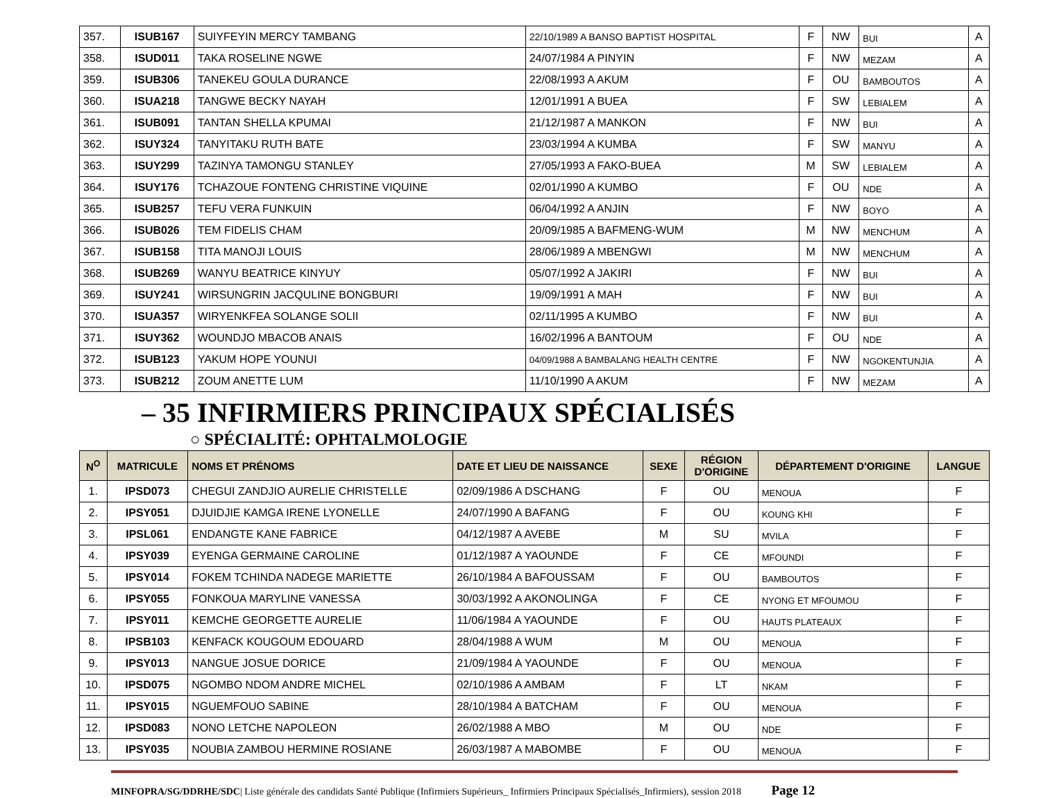| 357. | ISUB167 | SUIYFEYIN MERCY TAMBANG | 22/10/1989 A BANSO BAPTIST HOSPITAL | F | NW | BUI | A |
| 358. | ISUD011 | TAKA ROSELINE NGWE | 24/07/1984 A PINYIN | F | NW | MEZAM | A |
| 359. | ISUB306 | TANEKEU GOULA DURANCE | 22/08/1993 A AKUM | F | OU | BAMBOUTOS | A |
| 360. | ISUA218 | TANGWE BECKY NAYAH | 12/01/1991 A BUEA | F | SW | LEBIALEM | A |
| 361. | ISUB091 | TANTAN SHELLA KPUMAI | 21/12/1987 A MANKON | F | NW | BUI | A |
| 362. | ISUY324 | TANYITAKU RUTH BATE | 23/03/1994 A KUMBA | F | SW | MANYU | A |
| 363. | ISUY299 | TAZINYA TAMONGU STANLEY | 27/05/1993 A FAKO-BUEA | M | SW | LEBIALEM | A |
| 364. | ISUY176 | TCHAZOUE FONTENG CHRISTINE VIQUINE | 02/01/1990 A KUMBO | F | OU | NDE | A |
| 365. | ISUB257 | TEFU VERA FUNKUIN | 06/04/1992 A ANJIN | F | NW | BOYO | A |
| 366. | ISUB026 | TEM FIDELIS CHAM | 20/09/1985 A BAFMENG-WUM | M | NW | MENCHUM | A |
| 367. | ISUB158 | TITA MANOJI LOUIS | 28/06/1989 A MBENGWI | M | NW | MENCHUM | A |
| 368. | ISUB269 | WANYU BEATRICE KINYUY | 05/07/1992 A JAKIRI | F | NW | BUI | A |
| 369. | ISUY241 | WIRSUNGRIN JACQULINE BONGBURI | 19/09/1991 A MAH | F | NW | BUI | A |
| 370. | ISUA357 | WIRYENKFEA SOLANGE SOLII | 02/11/1995 A KUMBO | F | NW | BUI | A |
| 371. | ISUY362 | WOUNDJO MBACOB ANAIS | 16/02/1996 A BANTOUM | F | OU | NDE | A |
| 372. | ISUB123 | YAKUM HOPE YOUNUI | 04/09/1988 A BAMBALANG HEALTH CENTRE | F | NW | NGOKENTUNJIA | A |
| 373. | ISUB212 | ZOUM ANETTE LUM | 11/10/1990 A AKUM | F | NW | MEZAM | A |
– 35 INFIRMIERS PRINCIPAUX SPÉCIALISÉS
○ SPÉCIALITÉ: OPHTALMOLOGIE
| N<sup>O</sup> | MATRICULE | NOMS ET PRÉNOMS | DATE ET LIEU DE NAISSANCE | SEXE | RÉGION D'ORIGINE | DÉPARTEMENT D'ORIGINE | LANGUE |
| --- | --- | --- | --- | --- | --- | --- | --- |
| 1. | IPSD073 | CHEGUI ZANDJIO AURELIE CHRISTELLE | 02/09/1986 A DSCHANG | F | OU | MENOUA | F |
| 2. | IPSY051 | DJUIDJIE KAMGA IRENE LYONELLE | 24/07/1990 A BAFANG | F | OU | KOUNG KHI | F |
| 3. | IPSL061 | ENDANGTE KANE FABRICE | 04/12/1987 A AVEBE | M | SU | MVILA | F |
| 4. | IPSY039 | EYENGA GERMAINE CAROLINE | 01/12/1987 A YAOUNDE | F | CE | MFOUNDI | F |
| 5. | IPSY014 | FOKEM TCHINDA NADEGE MARIETTE | 26/10/1984 A BAFOUSSAM | F | OU | BAMBOUTOS | F |
| 6. | IPSY055 | FONKOUA MARYLINE VANESSA | 30/03/1992 A AKONOLINGA | F | CE | NYONG ET MFOUMOU | F |
| 7. | IPSY011 | KEMCHE GEORGETTE AURELIE | 11/06/1984 A YAOUNDE | F | OU | HAUTS PLATEAUX | F |
| 8. | IPSB103 | KENFACK KOUGOUM EDOUARD | 28/04/1988 A WUM | M | OU | MENOUA | F |
| 9. | IPSY013 | NANGUE JOSUE DORICE | 21/09/1984 A YAOUNDE | F | OU | MENOUA | F |
| 10. | IPSD075 | NGOMBO NDOM ANDRE MICHEL | 02/10/1986 A AMBAM | F | LT | NKAM | F |
| 11. | IPSY015 | NGUEMFOUO SABINE | 28/10/1984 A BATCHAM | F | OU | MENOUA | F |
| 12. | IPSD083 | NONO LETCHE NAPOLEON | 26/02/1988 A MBO | M | OU | NDE | F |
| 13. | IPSY035 | NOUBIA ZAMBOU HERMINE ROSIANE | 26/03/1987 A MABOMBE | F | OU | MENOUA | F |
MINFOPRA/SG/DDRHE/SDC| Liste générale des candidats Santé Publique (Infirmiers Supérieurs_ Infirmiers Principaux Spécialisés_Infirmiers), session 2018 Page 12